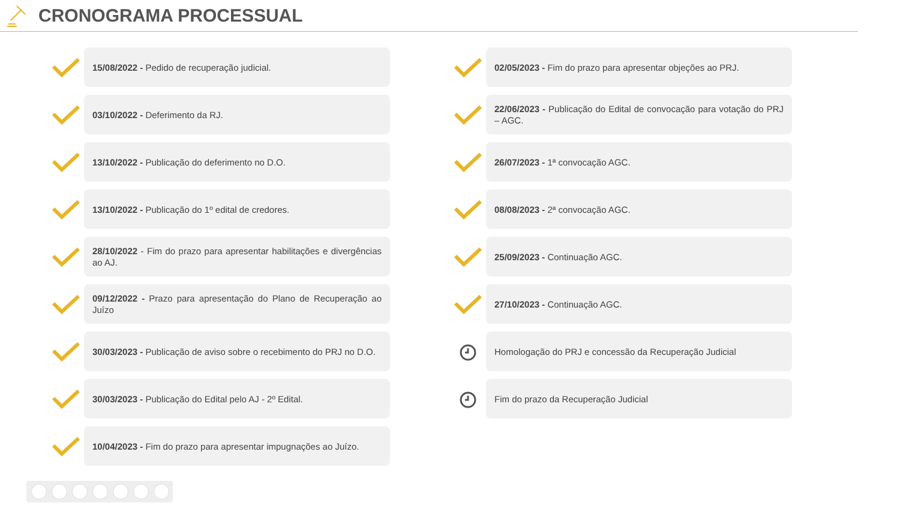CRONOGRAMA PROCESSUAL
15/08/2022 - Pedido de recuperação judicial.
03/10/2022 - Deferimento da RJ.
13/10/2022 - Publicação do deferimento no D.O.
13/10/2022 - Publicação do 1º edital de credores.
28/10/2022 - Fim do prazo para apresentar habilitações e divergências ao AJ.
09/12/2022 - Prazo para apresentação do Plano de Recuperação ao Juízo
30/03/2023 - Publicação de aviso sobre o recebimento do PRJ no D.O.
30/03/2023 - Publicação do Edital pelo AJ - 2º Edital.
10/04/2023 - Fim do prazo para apresentar impugnações ao Juízo.
02/05/2023 - Fim do prazo para apresentar objeções ao PRJ.
22/06/2023 - Publicação do Edital de convocação para votação do PRJ – AGC.
26/07/2023 - 1ª convocação AGC.
08/08/2023 - 2ª convocação AGC.
25/09/2023 - Continuação AGC.
27/10/2023 - Continuação AGC.
Homologação do PRJ e concessão da Recuperação Judicial
Fim do prazo da Recuperação Judicial